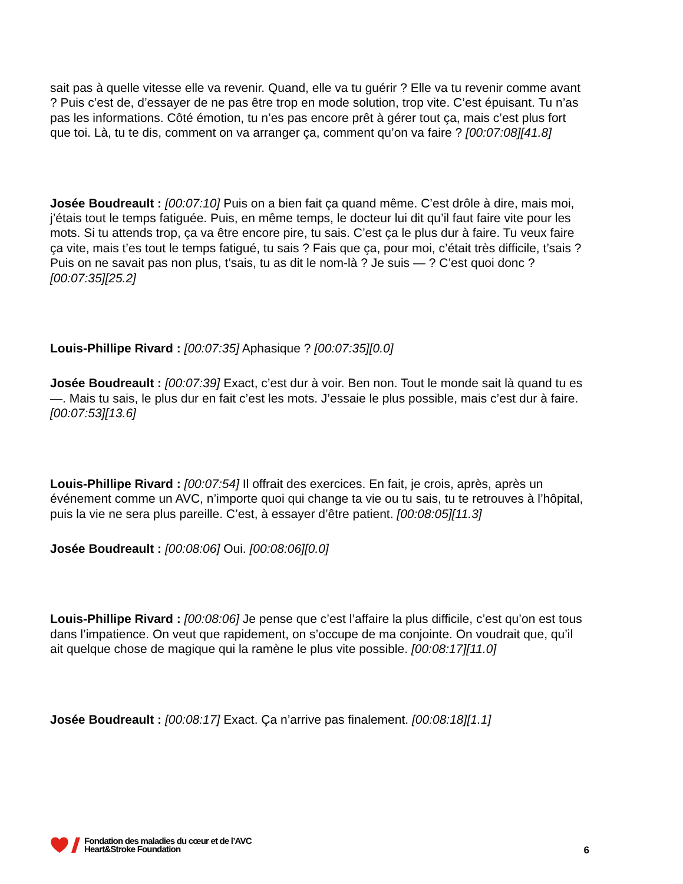sait pas à quelle vitesse elle va revenir. Quand, elle va tu guérir ? Elle va tu revenir comme avant ? Puis c’est de, d’essayer de ne pas être trop en mode solution, trop vite. C’est épuisant. Tu n’as pas les informations. Côté émotion, tu n’es pas encore prêt à gérer tout ça, mais c’est plus fort que toi. Là, tu te dis, comment on va arranger ça, comment qu’on va faire ? [00:07:08][41.8]
Josée Boudreault : [00:07:10] Puis on a bien fait ça quand même. C’est drôle à dire, mais moi, j’étais tout le temps fatiguée. Puis, en même temps, le docteur lui dit qu’il faut faire vite pour les mots. Si tu attends trop, ça va être encore pire, tu sais. C’est ça le plus dur à faire. Tu veux faire ça vite, mais t’es tout le temps fatigué, tu sais ? Fais que ça, pour moi, c’était très difficile, t’sais ? Puis on ne savait pas non plus, t’sais, tu as dit le nom-là ? Je suis — ? C’est quoi donc ? [00:07:35][25.2]
Louis-Phillipe Rivard : [00:07:35] Aphasique ? [00:07:35][0.0]
Josée Boudreault : [00:07:39] Exact, c’est dur à voir. Ben non. Tout le monde sait là quand tu es —. Mais tu sais, le plus dur en fait c’est les mots. J’essaie le plus possible, mais c’est dur à faire. [00:07:53][13.6]
Louis-Phillipe Rivard : [00:07:54] Il offrait des exercices. En fait, je crois, après, après un événement comme un AVC, n’importe quoi qui change ta vie ou tu sais, tu te retrouves à l’hôpital, puis la vie ne sera plus pareille. C’est, à essayer d’être patient. [00:08:05][11.3]
Josée Boudreault : [00:08:06] Oui. [00:08:06][0.0]
Louis-Phillipe Rivard : [00:08:06] Je pense que c’est l’affaire la plus difficile, c’est qu’on est tous dans l’impatience. On veut que rapidement, on s’occupe de ma conjointe. On voudrait que, qu’il ait quelque chose de magique qui la ramène le plus vite possible. [00:08:17][11.0]
Josée Boudreault : [00:08:17] Exact. Ça n’arrive pas finalement. [00:08:18][1.1]
Fondation des maladies du cœur et de l’AVC
Heart&Stroke Foundation
6